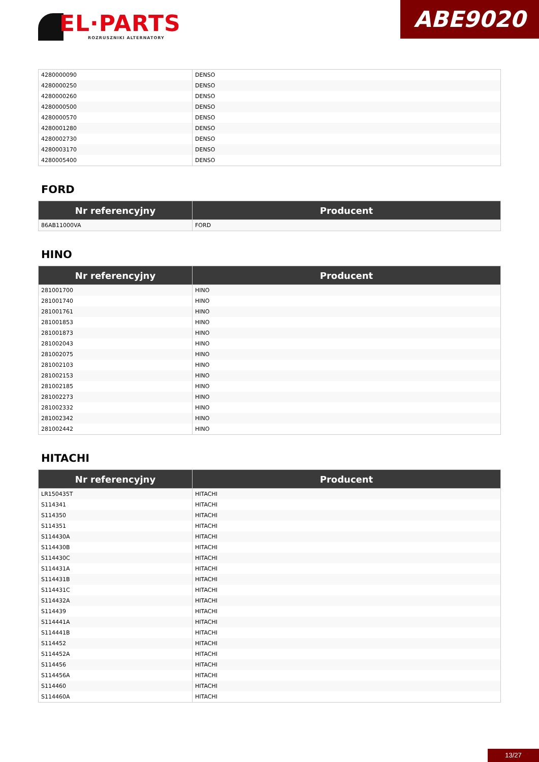EL·PARTS
ROZRUSZNIKI ALTERNATORY
ABE9020
| 4280000090 | DENSO |
| 4280000250 | DENSO |
| 4280000260 | DENSO |
| 4280000500 | DENSO |
| 4280000570 | DENSO |
| 4280001280 | DENSO |
| 4280002730 | DENSO |
| 4280003170 | DENSO |
| 4280005400 | DENSO |
FORD
| Nr referencyjny | Producent |
| --- | --- |
| 86AB11000VA | FORD |
HINO
| Nr referencyjny | Producent |
| --- | --- |
| 281001700 | HINO |
| 281001740 | HINO |
| 281001761 | HINO |
| 281001853 | HINO |
| 281001873 | HINO |
| 281002043 | HINO |
| 281002075 | HINO |
| 281002103 | HINO |
| 281002153 | HINO |
| 281002185 | HINO |
| 281002273 | HINO |
| 281002332 | HINO |
| 281002342 | HINO |
| 281002442 | HINO |
HITACHI
| Nr referencyjny | Producent |
| --- | --- |
| LR150435T | HITACHI |
| S114341 | HITACHI |
| S114350 | HITACHI |
| S114351 | HITACHI |
| S114430A | HITACHI |
| S114430B | HITACHI |
| S114430C | HITACHI |
| S114431A | HITACHI |
| S114431B | HITACHI |
| S114431C | HITACHI |
| S114432A | HITACHI |
| S114439 | HITACHI |
| S114441A | HITACHI |
| S114441B | HITACHI |
| S114452 | HITACHI |
| S114452A | HITACHI |
| S114456 | HITACHI |
| S114456A | HITACHI |
| S114460 | HITACHI |
| S114460A | HITACHI |
13/27